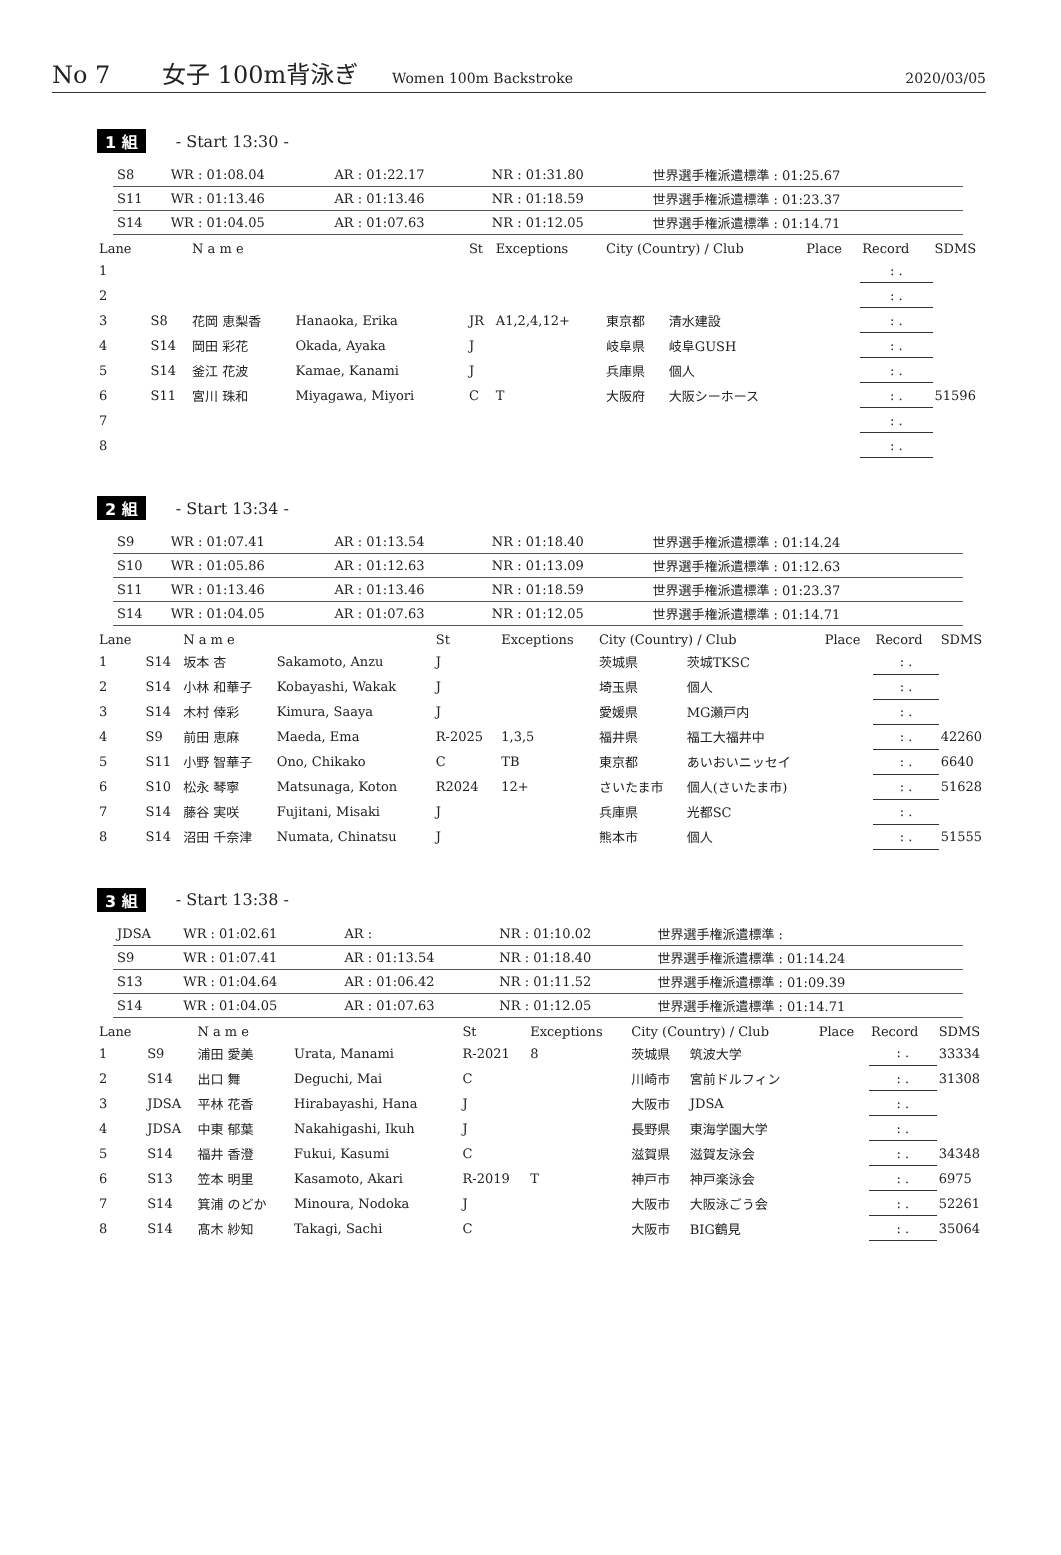No 7 女子 100m背泳ぎ Women 100m Backstroke 2020/03/05
1 組 - Start 13:30 -
| S8 | WR : 01:08.04 | AR : 01:22.17 | NR : 01:31.80 | 世界選手権派遣標準 : 01:25.67 |
| S11 | WR : 01:13.46 | AR : 01:13.46 | NR : 01:18.59 | 世界選手権派遣標準 : 01:23.37 |
| S14 | WR : 01:04.05 | AR : 01:07.63 | NR : 01:12.05 | 世界選手権派遣標準 : 01:14.71 |
| Lane | | N a m e | | St | Exceptions | City (Country) / Club | | Place | Record | SDMS |
| --- | --- | --- | --- | --- | --- | --- | --- | --- | --- | --- |
| 1 | | | | | | | | | : . | |
| 2 | | | | | | | | | : . | |
| 3 | S8 | 花岡 恵梨香 | Hanaoka, Erika | JR | A1,2,4,12+ | 東京都 | 清水建設 | | : . | |
| 4 | S14 | 岡田 彩花 | Okada, Ayaka | J | | 岐阜県 | 岐阜GUSH | | : . | |
| 5 | S14 | 釜江 花波 | Kamae, Kanami | J | | 兵庫県 | 個人 | | : . | |
| 6 | S11 | 宮川 珠和 | Miyagawa, Miyori | C | T | 大阪府 | 大阪シーホース | | : . | 51596 |
| 7 | | | | | | | | | : . | |
| 8 | | | | | | | | | : . | |
2 組 - Start 13:34 -
| S9 | WR : 01:07.41 | AR : 01:13.54 | NR : 01:18.40 | 世界選手権派遣標準 : 01:14.24 |
| S10 | WR : 01:05.86 | AR : 01:12.63 | NR : 01:13.09 | 世界選手権派遣標準 : 01:12.63 |
| S11 | WR : 01:13.46 | AR : 01:13.46 | NR : 01:18.59 | 世界選手権派遣標準 : 01:23.37 |
| S14 | WR : 01:04.05 | AR : 01:07.63 | NR : 01:12.05 | 世界選手権派遣標準 : 01:14.71 |
| Lane | | N a m e | | St | Exceptions | City (Country) / Club | | Place | Record | SDMS |
| --- | --- | --- | --- | --- | --- | --- | --- | --- | --- | --- |
| 1 | S14 | 坂本 杏 | Sakamoto, Anzu | J | | 茨城県 | 茨城TKSC | | : . | |
| 2 | S14 | 小林 和華子 | Kobayashi, Wakak | J | | 埼玉県 | 個人 | | : . | |
| 3 | S14 | 木村 倖彩 | Kimura, Saaya | J | | 愛媛県 | MG瀬戸内 | | : . | |
| 4 | S9 | 前田 恵麻 | Maeda, Ema | R-2025 | 1,3,5 | 福井県 | 福工大福井中 | | : . | 42260 |
| 5 | S11 | 小野 智華子 | Ono, Chikako | C | TB | 東京都 | あいおいニッセイ | | : . | 6640 |
| 6 | S10 | 松永 琴寧 | Matsunaga, Koton | R2024 | 12+ | さいたま市 | 個人(さいたま市) | | : . | 51628 |
| 7 | S14 | 藤谷 実咲 | Fujitani, Misaki | J | | 兵庫県 | 光都SC | | : . | |
| 8 | S14 | 沼田 千奈津 | Numata, Chinatsu | J | | 熊本市 | 個人 | | : . | 51555 |
3 組 - Start 13:38 -
| JDSA | WR : 01:02.61 | AR : | NR : 01:10.02 | 世界選手権派遣標準 : |
| S9 | WR : 01:07.41 | AR : 01:13.54 | NR : 01:18.40 | 世界選手権派遣標準 : 01:14.24 |
| S13 | WR : 01:04.64 | AR : 01:06.42 | NR : 01:11.52 | 世界選手権派遣標準 : 01:09.39 |
| S14 | WR : 01:04.05 | AR : 01:07.63 | NR : 01:12.05 | 世界選手権派遣標準 : 01:14.71 |
| Lane | | N a m e | | St | Exceptions | City (Country) / Club | | Place | Record | SDMS |
| --- | --- | --- | --- | --- | --- | --- | --- | --- | --- | --- |
| 1 | S9 | 浦田 愛美 | Urata, Manami | R-2021 | 8 | 茨城県 | 筑波大学 | | : . | 33334 |
| 2 | S14 | 出口 舞 | Deguchi, Mai | C | | 川崎市 | 宮前ドルフィン | | : . | 31308 |
| 3 | JDSA | 平林 花香 | Hirabayashi, Hana | J | | 大阪市 | JDSA | | : . | |
| 4 | JDSA | 中東 郁葉 | Nakahigashi, Ikuh | J | | 長野県 | 東海学園大学 | | : . | |
| 5 | S14 | 福井 香澄 | Fukui, Kasumi | C | | 滋賀県 | 滋賀友泳会 | | : . | 34348 |
| 6 | S13 | 笠本 明里 | Kasamoto, Akari | R-2019 | T | 神戸市 | 神戸楽泳会 | | : . | 6975 |
| 7 | S14 | 箕浦 のどか | Minoura, Nodoka | J | | 大阪市 | 大阪泳ごう会 | | : . | 52261 |
| 8 | S14 | 髙木 紗知 | Takagi, Sachi | C | | 大阪市 | BIG鶴見 | | : . | 35064 |